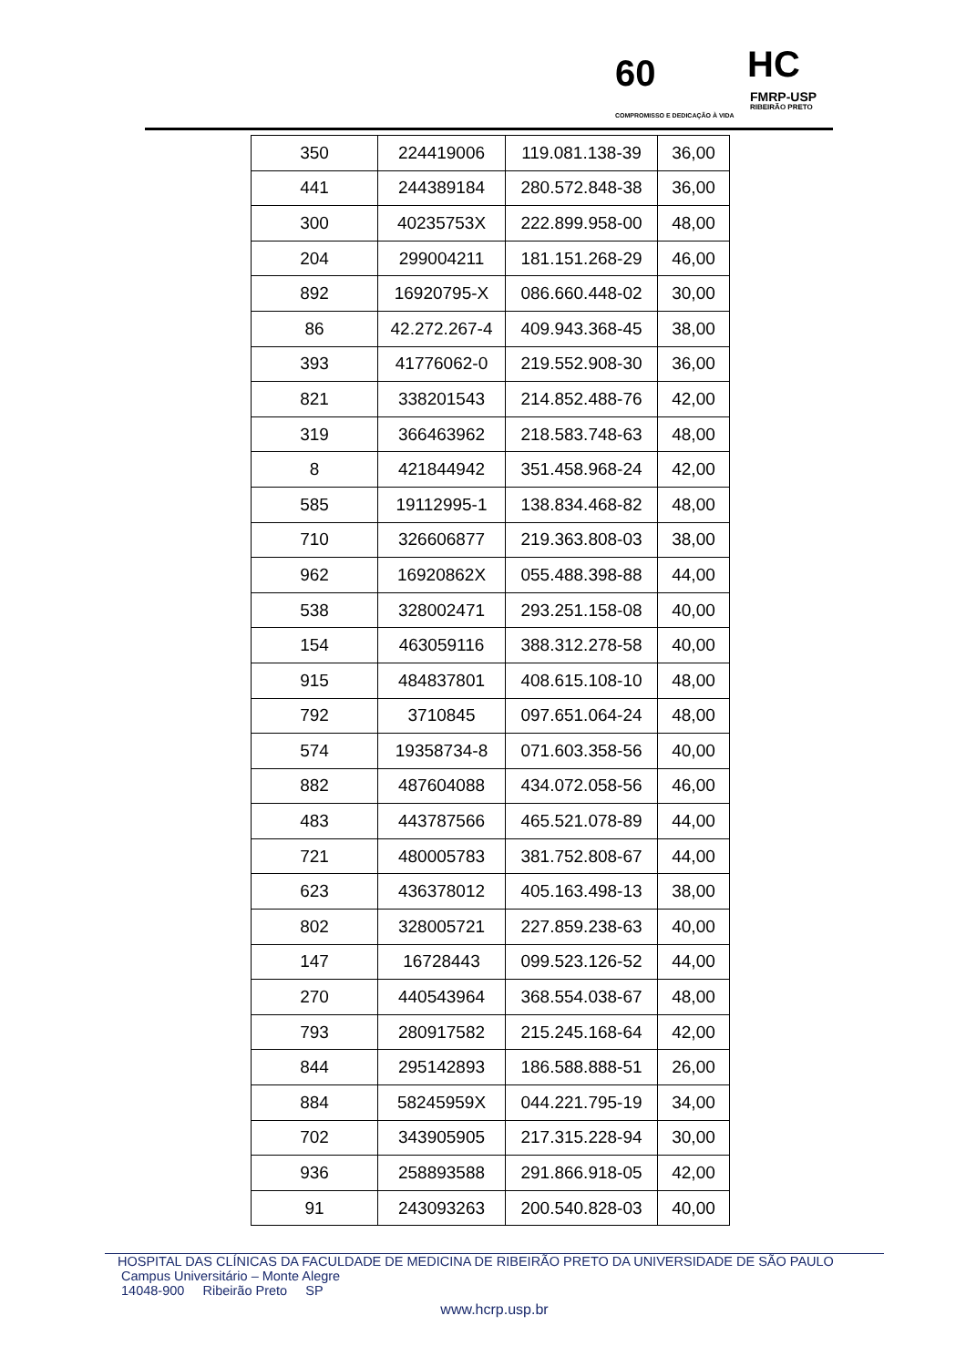60
COMPROMISSO E DEDICAÇÃO À VIDA
HC
FMRP-USP
RIBEIRÃO PRETO
| 350 | 224419006 | 119.081.138-39 | 36,00 |
| 441 | 244389184 | 280.572.848-38 | 36,00 |
| 300 | 40235753X | 222.899.958-00 | 48,00 |
| 204 | 299004211 | 181.151.268-29 | 46,00 |
| 892 | 16920795-X | 086.660.448-02 | 30,00 |
| 86 | 42.272.267-4 | 409.943.368-45 | 38,00 |
| 393 | 41776062-0 | 219.552.908-30 | 36,00 |
| 821 | 338201543 | 214.852.488-76 | 42,00 |
| 319 | 366463962 | 218.583.748-63 | 48,00 |
| 8 | 421844942 | 351.458.968-24 | 42,00 |
| 585 | 19112995-1 | 138.834.468-82 | 48,00 |
| 710 | 326606877 | 219.363.808-03 | 38,00 |
| 962 | 16920862X | 055.488.398-88 | 44,00 |
| 538 | 328002471 | 293.251.158-08 | 40,00 |
| 154 | 463059116 | 388.312.278-58 | 40,00 |
| 915 | 484837801 | 408.615.108-10 | 48,00 |
| 792 | 3710845 | 097.651.064-24 | 48,00 |
| 574 | 19358734-8 | 071.603.358-56 | 40,00 |
| 882 | 487604088 | 434.072.058-56 | 46,00 |
| 483 | 443787566 | 465.521.078-89 | 44,00 |
| 721 | 480005783 | 381.752.808-67 | 44,00 |
| 623 | 436378012 | 405.163.498-13 | 38,00 |
| 802 | 328005721 | 227.859.238-63 | 40,00 |
| 147 | 16728443 | 099.523.126-52 | 44,00 |
| 270 | 440543964 | 368.554.038-67 | 48,00 |
| 793 | 280917582 | 215.245.168-64 | 42,00 |
| 844 | 295142893 | 186.588.888-51 | 26,00 |
| 884 | 58245959X | 044.221.795-19 | 34,00 |
| 702 | 343905905 | 217.315.228-94 | 30,00 |
| 936 | 258893588 | 291.866.918-05 | 42,00 |
| 91 | 243093263 | 200.540.828-03 | 40,00 |
HOSPITAL DAS CLÍNICAS DA FACULDADE DE MEDICINA DE RIBEIRÃO PRETO DA UNIVERSIDADE DE SÃO PAULO
Campus Universitário – Monte Alegre
14048-900 Ribeirão Preto SP
www.hcrp.usp.br